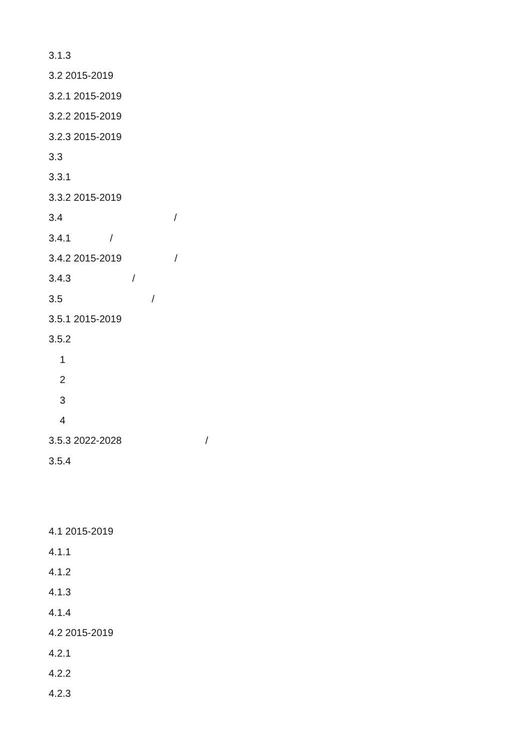3.1.3
3.2 2015-2019
3.2.1 2015-2019
3.2.2 2015-2019
3.2.3 2015-2019
3.3
3.3.1
3.3.2 2015-2019
3.4 /
3.4.1 /
3.4.2 2015-2019 /
3.4.3 /
3.5 /
3.5.1 2015-2019
3.5.2
1
2
3
4
3.5.3 2022-2028 /
3.5.4
4.1 2015-2019
4.1.1
4.1.2
4.1.3
4.1.4
4.2 2015-2019
4.2.1
4.2.2
4.2.3